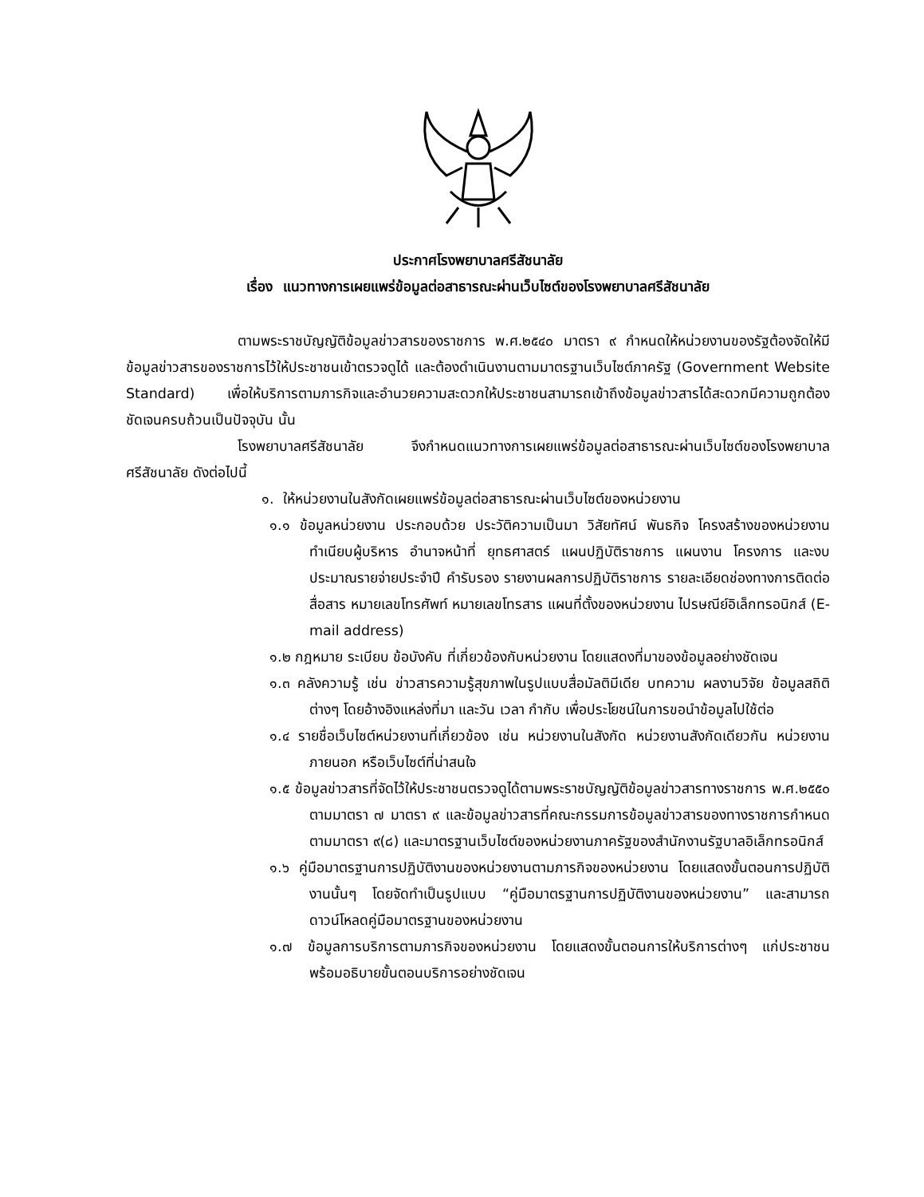ประกาศโรงพยาบาลศรีสัชนาลัย
เรื่อง แนวทางการเผยแพร่ข้อมูลต่อสาธารณะผ่านเว็บไซต์ของโรงพยาบาลศรีสัชนาลัย
ตามพระราชบัญญัติข้อมูลข่าวสารของราชการ พ.ศ.๒๕๔๐ มาตรา ๙ กำหนดให้หน่วยงานของรัฐต้องจัดให้มีข้อมูลข่าวสารของราชการไว้ให้ประชาชนเข้าตรวจดูได้ และต้องดำเนินงานตามมาตรฐานเว็บไซต์ภาครัฐ (Government Website Standard) เพื่อให้บริการตามภารกิจและอำนวยความสะดวกให้ประชาชนสามารถเข้าถึงข้อมูลข่าวสารได้สะดวกมีความถูกต้องชัดเจนครบถ้วนเป็นปัจจุบัน นั้น
โรงพยาบาลศรีสัชนาลัย จึงกำหนดแนวทางการเผยแพร่ข้อมูลต่อสาธารณะผ่านเว็บไซต์ของโรงพยาบาลศรีสัชนาลัย ดังต่อไปนี้
๑. ให้หน่วยงานในสังกัดเผยแพร่ข้อมูลต่อสาธารณะผ่านเว็บไซต์ของหน่วยงาน
๑.๑ ข้อมูลหน่วยงาน ประกอบด้วย ประวัติความเป็นมา วิสัยทัศน์ พันธกิจ โครงสร้างของหน่วยงาน ทำเนียบผู้บริหาร อำนาจหน้าที่ ยุทธศาสตร์ แผนปฏิบัติราชการ แผนงาน โครงการ และงบประมาณรายจ่ายประจำปี คำรับรอง รายงานผลการปฏิบัติราชการ รายละเอียดช่องทางการติดต่อสื่อสาร หมายเลขโทรศัพท์ หมายเลขโทรสาร แผนที่ตั้งของหน่วยงาน ไปรษณีย์อิเล็กทรอนิกส์ (E-mail address)
๑.๒ กฎหมาย ระเบียบ ข้อบังคับ ที่เกี่ยวข้องกับหน่วยงาน โดยแสดงที่มาของข้อมูลอย่างชัดเจน
๑.๓ คลังความรู้ เช่น ข่าวสารความรู้สุขภาพในรูปแบบสื่อมัลติมีเดีย บทความ ผลงานวิจัย ข้อมูลสถิติต่างๆ โดยอ้างอิงแหล่งที่มา และวัน เวลา กำกับ เพื่อประโยชน์ในการขอนำข้อมูลไปใช้ต่อ
๑.๔ รายชื่อเว็บไซต์หน่วยงานที่เกี่ยวข้อง เช่น หน่วยงานในสังกัด หน่วยงานสังกัดเดียวกัน หน่วยงานภายนอก หรือเว็บไซต์ที่น่าสนใจ
๑.๕ ข้อมูลข่าวสารที่จัดไว้ให้ประชาชนตรวจดูได้ตามพระราชบัญญัติข้อมูลข่าวสารทางราชการ พ.ศ.๒๕๕๐ ตามมาตรา ๗ มาตรา ๙ และข้อมูลข่าวสารที่คณะกรรมการข้อมูลข่าวสารของทางราชการกำหนดตามมาตรา ๙(๘) และมาตรฐานเว็บไซต์ของหน่วยงานภาครัฐของสำนักงานรัฐบาลอิเล็กทรอนิกส์
๑.๖ คู่มือมาตรฐานการปฏิบัติงานของหน่วยงานตามภารกิจของหน่วยงาน โดยแสดงขั้นตอนการปฏิบัติงานนั้นๆ โดยจัดทำเป็นรูปแบบ “คู่มือมาตรฐานการปฏิบัติงานของหน่วยงาน” และสามารถดาวน์โหลดคู่มือมาตรฐานของหน่วยงาน
๑.๗ ข้อมูลการบริการตามภารกิจของหน่วยงาน โดยแสดงขั้นตอนการให้บริการต่างๆ แก่ประชาชน พร้อมอธิบายขั้นตอนบริการอย่างชัดเจน